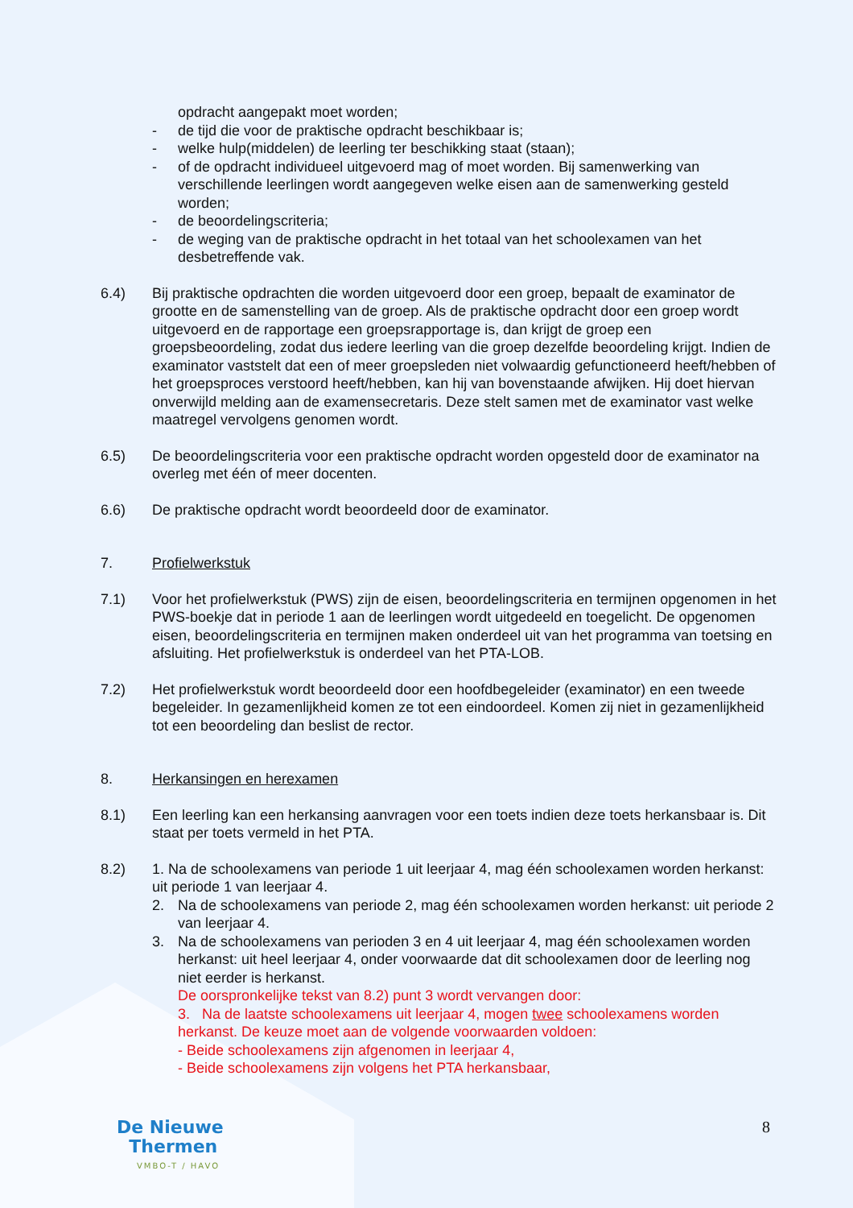opdracht aangepakt moet worden;
- de tijd die voor de praktische opdracht beschikbaar is;
- welke hulp(middelen) de leerling ter beschikking staat (staan);
- of de opdracht individueel uitgevoerd mag of moet worden. Bij samenwerking van verschillende leerlingen wordt aangegeven welke eisen aan de samenwerking gesteld worden;
- de beoordelingscriteria;
- de weging van de praktische opdracht in het totaal van het schoolexamen van het desbetreffende vak.
6.4) Bij praktische opdrachten die worden uitgevoerd door een groep, bepaalt de examinator de grootte en de samenstelling van de groep. Als de praktische opdracht door een groep wordt uitgevoerd en de rapportage een groepsrapportage is, dan krijgt de groep een groepsbeoordeling, zodat dus iedere leerling van die groep dezelfde beoordeling krijgt. Indien de examinator vaststelt dat een of meer groepsleden niet volwaardig gefunctioneerd heeft/hebben of het groepsproces verstoord heeft/hebben, kan hij van bovenstaande afwijken. Hij doet hiervan onverwijld melding aan de examensecretaris. Deze stelt samen met de examinator vast welke maatregel vervolgens genomen wordt.
6.5) De beoordelingscriteria voor een praktische opdracht worden opgesteld door de examinator na overleg met één of meer docenten.
6.6) De praktische opdracht wordt beoordeeld door de examinator.
7. Profielwerkstuk
7.1) Voor het profielwerkstuk (PWS) zijn de eisen, beoordelingscriteria en termijnen opgenomen in het PWS-boekje dat in periode 1 aan de leerlingen wordt uitgedeeld en toegelicht. De opgenomen eisen, beoordelingscriteria en termijnen maken onderdeel uit van het programma van toetsing en afsluiting. Het profielwerkstuk is onderdeel van het PTA-LOB.
7.2) Het profielwerkstuk wordt beoordeeld door een hoofdbegeleider (examinator) en een tweede begeleider. In gezamenlijkheid komen ze tot een eindoordeel. Komen zij niet in gezamenlijkheid tot een beoordeling dan beslist de rector.
8. Herkansingen en herexamen
8.1) Een leerling kan een herkansing aanvragen voor een toets indien deze toets herkansbaar is. Dit staat per toets vermeld in het PTA.
8.2) 1. Na de schoolexamens van periode 1 uit leerjaar 4, mag één schoolexamen worden herkanst: uit periode 1 van leerjaar 4.
2. Na de schoolexamens van periode 2, mag één schoolexamen worden herkanst: uit periode 2 van leerjaar 4.
3. Na de schoolexamens van perioden 3 en 4 uit leerjaar 4, mag één schoolexamen worden herkanst: uit heel leerjaar 4, onder voorwaarde dat dit schoolexamen door de leerling nog niet eerder is herkanst.
De oorspronkelijke tekst van 8.2) punt 3 wordt vervangen door:
3. Na de laatste schoolexamens uit leerjaar 4, mogen twee schoolexamens worden herkanst. De keuze moet aan de volgende voorwaarden voldoen:
- Beide schoolexamens zijn afgenomen in leerjaar 4,
- Beide schoolexamens zijn volgens het PTA herkansbaar,
De Nieuwe
Thermen
VMBO-T / HAVO
8